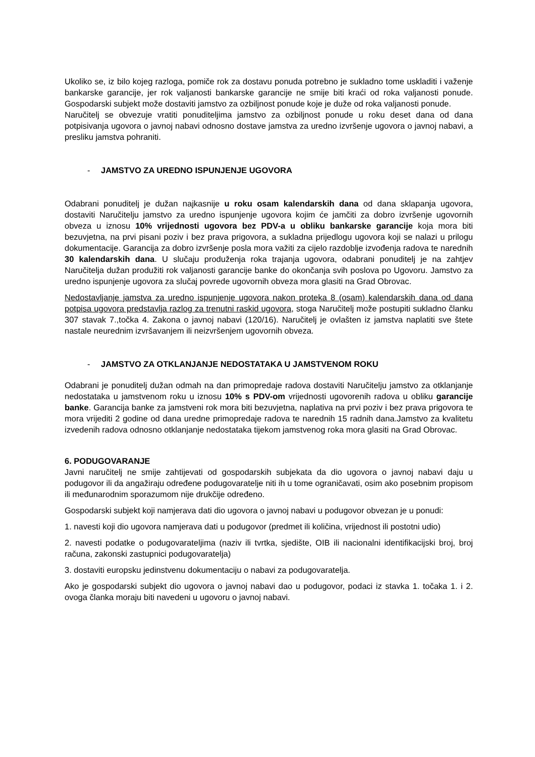Ukoliko se, iz bilo kojeg razloga, pomiče rok za dostavu ponuda potrebno je sukladno tome uskladiti i važenje bankarske garancije, jer rok valjanosti bankarske garancije ne smije biti kraći od roka valjanosti ponude. Gospodarski subjekt može dostaviti jamstvo za ozbiljnost ponude koje je duže od roka valjanosti ponude.
Naručitelj se obvezuje vratiti ponuditeljima jamstvo za ozbiljnost ponude u roku deset dana od dana potpisivanja ugovora o javnoj nabavi odnosno dostave jamstva za uredno izvršenje ugovora o javnoj nabavi, a presliku jamstva pohraniti.
- JAMSTVO ZA UREDNO ISPUNJENJE UGOVORA
Odabrani ponuditelj je dužan najkasnije u roku osam kalendarskih dana od dana sklapanja ugovora, dostaviti Naručitelju jamstvo za uredno ispunjenje ugovora kojim će jamčiti za dobro izvršenje ugovornih obveza u iznosu 10% vrijednosti ugovora bez PDV-a u obliku bankarske garancije koja mora biti bezuvjetna, na prvi pisani poziv i bez prava prigovora, a sukladna prijedlogu ugovora koji se nalazi u prilogu dokumentacije. Garancija za dobro izvršenje posla mora važiti za cijelo razdoblje izvođenja radova te narednih 30 kalendarskih dana. U slučaju produženja roka trajanja ugovora, odabrani ponuditelj je na zahtjev Naručitelja dužan produžiti rok valjanosti garancije banke do okončanja svih poslova po Ugovoru. Jamstvo za uredno ispunjenje ugovora za slučaj povrede ugovornih obveza mora glasiti na Grad Obrovac.
Nedostavljanje jamstva za uredno ispunjenje ugovora nakon proteka 8 (osam) kalendarskih dana od dana potpisa ugovora predstavlja razlog za trenutni raskid ugovora, stoga Naručitelj može postupiti sukladno članku 307 stavak 7.,točka 4. Zakona o javnoj nabavi (120/16). Naručitelj je ovlašten iz jamstva naplatiti sve štete nastale neurednim izvršavanjem ili neizvršenjem ugovornih obveza.
- JAMSTVO ZA OTKLANJANJE NEDOSTATAKA U JAMSTVENOM ROKU
Odabrani je ponuditelj dužan odmah na dan primopredaje radova dostaviti Naručitelju jamstvo za otklanjanje nedostataka u jamstvenom roku u iznosu 10% s PDV-om vrijednosti ugovorenih radova u obliku garancije banke. Garancija banke za jamstveni rok mora biti bezuvjetna, naplativa na prvi poziv i bez prava prigovora te mora vrijediti 2 godine od dana uredne primopredaje radova te narednih 15 radnih dana.Jamstvo za kvalitetu izvedenih radova odnosno otklanjanje nedostataka tijekom jamstvenog roka mora glasiti na Grad Obrovac.
6. PODUGOVARANJE
Javni naručitelj ne smije zahtijevati od gospodarskih subjekata da dio ugovora o javnoj nabavi daju u podugovor ili da angažiraju određene podugovaratelje niti ih u tome ograničavati, osim ako posebnim propisom ili međunarodnim sporazumom nije drukčije određeno.
Gospodarski subjekt koji namjerava dati dio ugovora o javnoj nabavi u podugovor obvezan je u ponudi:
1. navesti koji dio ugovora namjerava dati u podugovor (predmet ili količina, vrijednost ili postotni udio)
2. navesti podatke o podugovarateljima (naziv ili tvrtka, sjedište, OIB ili nacionalni identifikacijski broj, broj računa, zakonski zastupnici podugovaratelja)
3. dostaviti europsku jedinstvenu dokumentaciju o nabavi za podugovaratelja.
Ako je gospodarski subjekt dio ugovora o javnoj nabavi dao u podugovor, podaci iz stavka 1. točaka 1. i 2. ovoga članka moraju biti navedeni u ugovoru o javnoj nabavi.